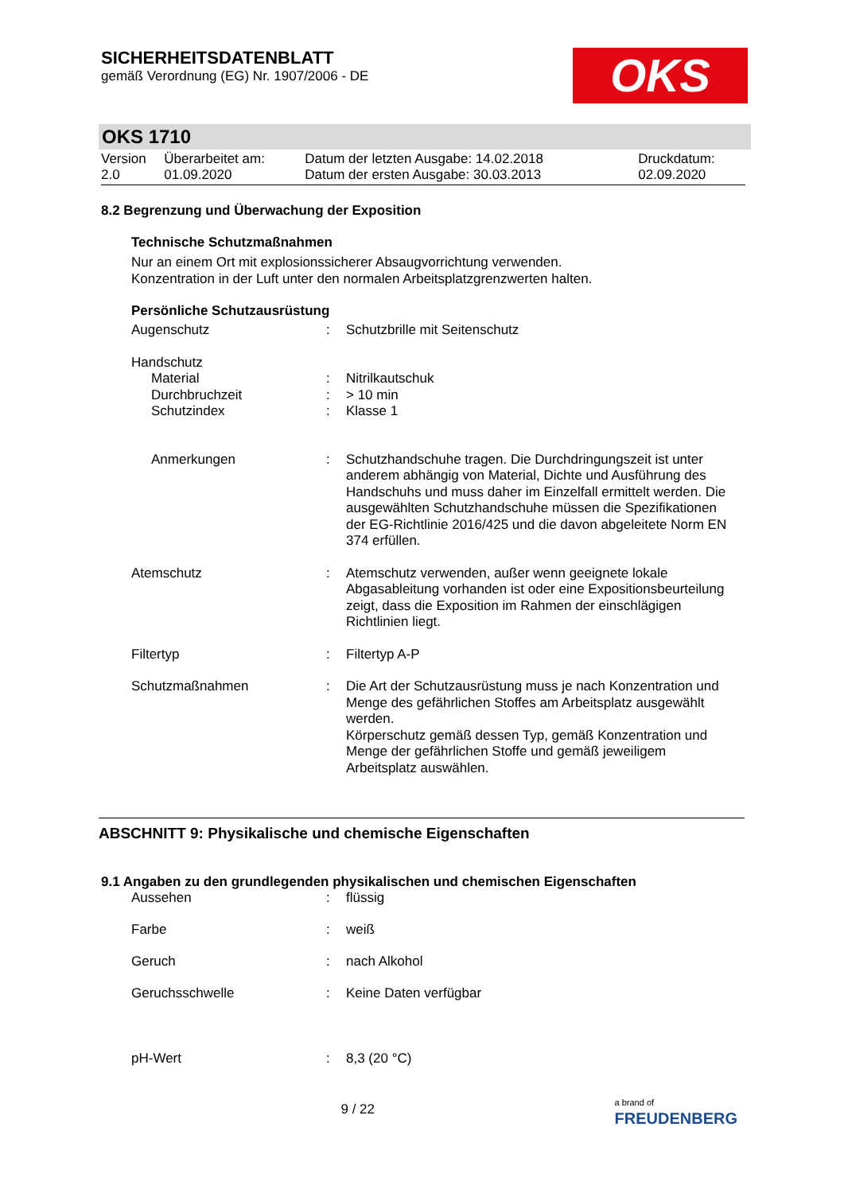SICHERHEITSDATENBLATT
gemäß Verordnung (EG) Nr. 1907/2006 - DE
OKS
OKS 1710
| Version 2.0 | Überarbeitet am: 01.09.2020 | Datum der letzten Ausgabe: 14.02.2018 Datum der ersten Ausgabe: 30.03.2013 | Druckdatum: 02.09.2020 |
8.2 Begrenzung und Überwachung der Exposition
Technische Schutzmaßnahmen
Nur an einem Ort mit explosionssicherer Absaugvorrichtung verwenden.
Konzentration in der Luft unter den normalen Arbeitsplatzgrenzwerten halten.
Persönliche Schutzausrüstung
| Augenschutz | : | Schutzbrille mit Seitenschutz |
| Handschutz | | |
| Material | : | Nitrilkautschuk |
| Durchbruchzeit | : | > 10 min |
| Schutzindex | : | Klasse 1 |
| Anmerkungen | : | Schutzhandschuhe tragen. Die Durchdringungszeit ist unter anderem abhängig von Material, Dichte und Ausführung des Handschuhs und muss daher im Einzelfall ermittelt werden. Die ausgewählten Schutzhandschuhe müssen die Spezifikationen der EG-Richtlinie 2016/425 und die davon abgeleitete Norm EN 374 erfüllen. |
| Atemschutz | : | Atemschutz verwenden, außer wenn geeignete lokale Abgasableitung vorhanden ist oder eine Expositionsbeurteilung zeigt, dass die Exposition im Rahmen der einschlägigen Richtlinien liegt. |
| Filtertyp | : | Filtertyp A-P |
| Schutzmaßnahmen | : | Die Art der Schutzausrüstung muss je nach Konzentration und Menge des gefährlichen Stoffes am Arbeitsplatz ausgewählt werden. Körperschutz gemäß dessen Typ, gemäß Konzentration und Menge der gefährlichen Stoffe und gemäß jeweiligem Arbeitsplatz auswählen. |
ABSCHNITT 9: Physikalische und chemische Eigenschaften
9.1 Angaben zu den grundlegenden physikalischen und chemischen Eigenschaften
| Aussehen | : | flüssig |
| Farbe | : | weiß |
| Geruch | : | nach Alkohol |
| Geruchsschwelle | : | Keine Daten verfügbar |
| pH-Wert | : | 8,3 (20 °C) |
9 / 22 a brand of
FREUDENBERG